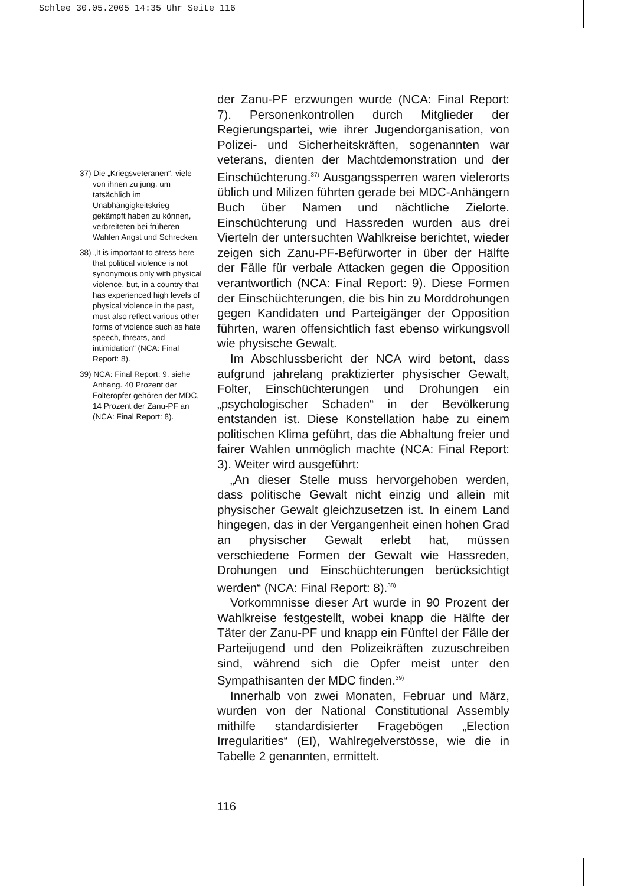Schlee 30.05.2005 14:35 Uhr Seite 116
37) Die „Kriegsveteranen“, viele von ihnen zu jung, um tatsächlich im Unabhängigkeitskrieg gekämpft haben zu können, verbreiteten bei früheren Wahlen Angst und Schrecken.
38) „It is important to stress here that political violence is not synonymous only with physical violence, but, in a country that has experienced high levels of physical violence in the past, must also reflect various other forms of violence such as hate speech, threats, and intimidation“ (NCA: Final Report: 8).
39) NCA: Final Report: 9, siehe Anhang. 40 Prozent der Folteropfer gehören der MDC, 14 Prozent der Zanu-PF an (NCA: Final Report: 8).
der Zanu-PF erzwungen wurde (NCA: Final Report: 7). Personenkontrollen durch Mitglieder der Regierungspartei, wie ihrer Jugendorganisation, von Polizei- und Sicherheitskräften, sogenannten war veterans, dienten der Machtdemonstration und der Einschüchterung.<sup>37)</sup> Ausgangssperren waren vielerorts üblich und Milizen führten gerade bei MDC-Anhängern Buch über Namen und nächtliche Zielorte. Einschüchterung und Hassreden wurden aus drei Vierteln der untersuchten Wahlkreise berichtet, wieder zeigen sich Zanu-PF-Befürworter in über der Hälfte der Fälle für verbale Attacken gegen die Opposition verantwortlich (NCA: Final Report: 9). Diese Formen der Einschüchterungen, die bis hin zu Morddrohungen gegen Kandidaten und Parteigänger der Opposition führten, waren offensichtlich fast ebenso wirkungsvoll wie physische Gewalt.
Im Abschlussbericht der NCA wird betont, dass aufgrund jahrelang praktizierter physischer Gewalt, Folter, Einschüchterungen und Drohungen ein „psychologischer Schaden“ in der Bevölkerung entstanden ist. Diese Konstellation habe zu einem politischen Klima geführt, das die Abhaltung freier und fairer Wahlen unmöglich machte (NCA: Final Report: 3). Weiter wird ausgeführt:
„An dieser Stelle muss hervorgehoben werden, dass politische Gewalt nicht einzig und allein mit physischer Gewalt gleichzusetzen ist. In einem Land hingegen, das in der Vergangenheit einen hohen Grad an physischer Gewalt erlebt hat, müssen verschiedene Formen der Gewalt wie Hassreden, Drohungen und Einschüchterungen berücksichtigt werden“ (NCA: Final Report: 8).<sup>38)</sup>
Vorkommnisse dieser Art wurde in 90 Prozent der Wahlkreise festgestellt, wobei knapp die Hälfte der Täter der Zanu-PF und knapp ein Fünftel der Fälle der Parteijugend und den Polizeikräften zuzuschreiben sind, während sich die Opfer meist unter den Sympathisanten der MDC finden.<sup>39)</sup>
Innerhalb von zwei Monaten, Februar und März, wurden von der National Constitutional Assembly mithilfe standardisierter Fragebögen „Election Irregularities“ (EI), Wahlregelverstösse, wie die in Tabelle 2 genannten, ermittelt.
116